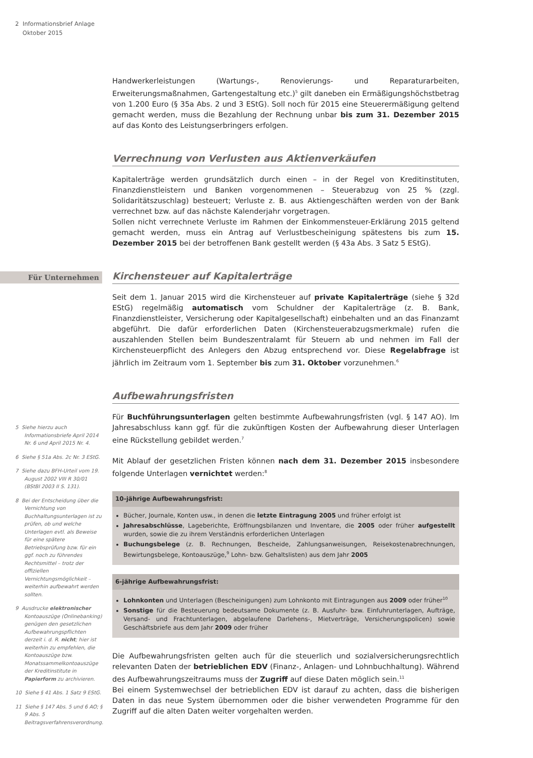2 Informationsbrief Anlage
Oktober 2015
Handwerkerleistungen (Wartungs-, Renovierungs- und Reparaturarbeiten, Erweiterungsmaßnahmen, Gartengestaltung etc.)<sup>5</sup> gilt daneben ein Ermäßigungshöchstbetrag von 1.200 Euro (§ 35a Abs. 2 und 3 EStG). Soll noch für 2015 eine Steuerermäßigung geltend gemacht werden, muss die Bezahlung der Rechnung unbar bis zum 31. Dezember 2015 auf das Konto des Leistungserbringers erfolgen.
Verrechnung von Verlusten aus Aktienverkäufen
Kapitalerträge werden grundsätzlich durch einen – in der Regel von Kreditinstituten, Finanzdienstleistern und Banken vorgenommenen – Steuerabzug von 25 % (zzgl. Solidaritätszuschlag) besteuert; Verluste z. B. aus Aktiengeschäften werden von der Bank verrechnet bzw. auf das nächste Kalenderjahr vorgetragen.
Sollen nicht verrechnete Verluste im Rahmen der Einkommensteuer-Erklärung 2015 geltend gemacht werden, muss ein Antrag auf Verlustbescheinigung spätestens bis zum 15. Dezember 2015 bei der betroffenen Bank gestellt werden (§ 43a Abs. 3 Satz 5 EStG).
Kirchensteuer auf Kapitalerträge
Seit dem 1. Januar 2015 wird die Kirchensteuer auf private Kapitalerträge (siehe § 32d EStG) regelmäßig automatisch vom Schuldner der Kapitalerträge (z. B. Bank, Finanzdienstleister, Versicherung oder Kapitalgesellschaft) einbehalten und an das Finanzamt abgeführt. Die dafür erforderlichen Daten (Kirchensteuerabzugsmerkmale) rufen die auszahlenden Stellen beim Bundeszentralamt für Steuern ab und nehmen im Fall der Kirchensteuerpflicht des Anlegers den Abzug entsprechend vor. Diese Regelabfrage ist jährlich im Zeitraum vom 1. September bis zum 31. Oktober vorzunehmen.<sup>6</sup>
Aufbewahrungsfristen
Für Buchführungsunterlagen gelten bestimmte Aufbewahrungsfristen (vgl. § 147 AO). Im Jahresabschluss kann ggf. für die zukünftigen Kosten der Aufbewahrung dieser Unterlagen eine Rückstellung gebildet werden.<sup>7</sup>
Mit Ablauf der gesetzlichen Fristen können nach dem 31. Dezember 2015 insbesondere folgende Unterlagen vernichtet werden:<sup>8</sup>
10-jährige Aufbewahrungsfrist:
Bücher, Journale, Konten usw., in denen die letzte Eintragung 2005 und früher erfolgt ist
Jahresabschlüsse, Lageberichte, Eröffnungsbilanzen und Inventare, die 2005 oder früher aufgestellt wurden, sowie die zu ihrem Verständnis erforderlichen Unterlagen
Buchungsbelege (z. B. Rechnungen, Bescheide, Zahlungsanweisungen, Reisekostenabrechnungen, Bewirtungsbelege, Kontoauszüge,<sup>9</sup> Lohn- bzw. Gehaltslisten) aus dem Jahr 2005
6-jährige Aufbewahrungsfrist:
Lohnkonten und Unterlagen (Bescheinigungen) zum Lohnkonto mit Eintragungen aus 2009 oder früher<sup>10</sup>
Sonstige für die Besteuerung bedeutsame Dokumente (z. B. Ausfuhr- bzw. Einfuhrunterlagen, Aufträge, Versand- und Frachtunterlagen, abgelaufene Darlehens-, Mietverträge, Versicherungspolicen) sowie Geschäftsbriefe aus dem Jahr 2009 oder früher
Die Aufbewahrungsfristen gelten auch für die steuerlich und sozialversicherungsrechtlich relevanten Daten der betrieblichen EDV (Finanz-, Anlagen- und Lohnbuchhaltung). Während des Aufbewahrungszeitraums muss der Zugriff auf diese Daten möglich sein.<sup>11</sup>
Bei einem Systemwechsel der betrieblichen EDV ist darauf zu achten, dass die bisherigen Daten in das neue System übernommen oder die bisher verwendeten Programme für den Zugriff auf die alten Daten weiter vorgehalten werden.
Für Unternehmen
5 Siehe hierzu auch Informationsbriefe April 2014 Nr. 6 und April 2015 Nr. 4.
6 Siehe § 51a Abs. 2c Nr. 3 EStG.
7 Siehe dazu BFH-Urteil vom 19. August 2002 VIII R 30/01 (BStBl 2003 II S. 131).
8 Bei der Entscheidung über die Vernichtung von Buchhaltungsunterlagen ist zu prüfen, ob und welche Unterlagen evtl. als Beweise für eine spätere Betriebsprüfung bzw. für ein ggf. noch zu führendes Rechtsmittel – trotz der offiziellen Vernichtungsmöglichkeit – weiterhin aufbewahrt werden sollten.
9 Ausdrucke elektronischer Kontoauszüge (Onlinebanking) genügen den gesetzlichen Aufbewahrungspflichten derzeit i. d. R. nicht; hier ist weiterhin zu empfehlen, die Kontoauszüge bzw. Monatssammelkontoauszüge der Kreditinstitute in Papierform zu archivieren.
10 Siehe § 41 Abs. 1 Satz 9 EStG.
11 Siehe § 147 Abs. 5 und 6 AO; § 9 Abs. 5 Beitragsverfahrensverordnung.